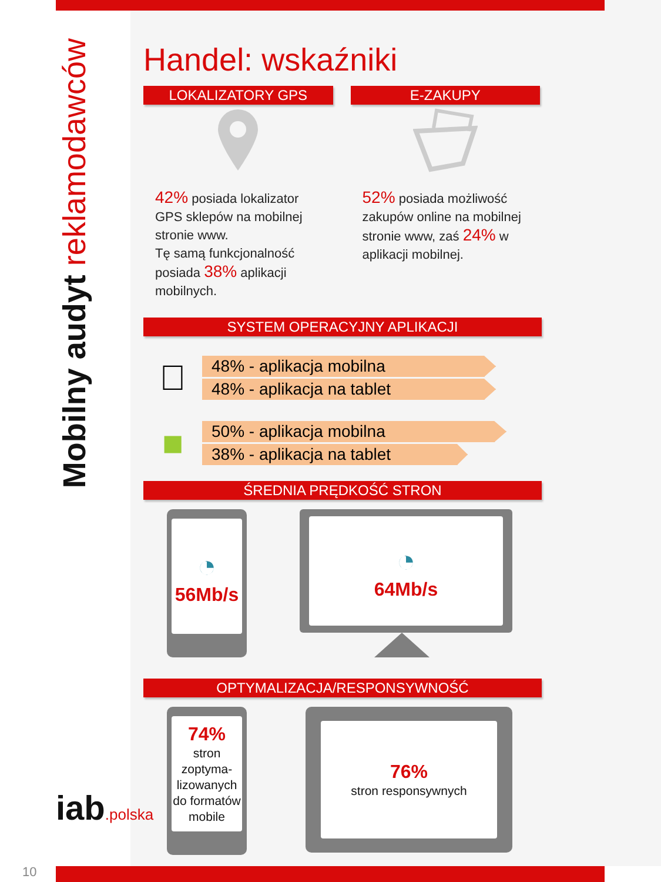Mobilny audyt reklamodawców
iab.polska
Handel: wskaźniki
LOKALIZATORY GPS
42% posiada lokalizator GPS sklepów na mobilnej stronie www.
Tę samą funkcjonalność posiada 38% aplikacji mobilnych.
E-ZAKUPY
52% posiada możliwość zakupów online na mobilnej stronie www, zaś 24% w aplikacji mobilnej.
SYSTEM OPERACYJNY APLIKACJI

48% - aplikacja mobilna
48% - aplikacja na tablet
■
50% - aplikacja mobilna
38% - aplikacja na tablet
ŚREDNIA PRĘDKOŚĆ STRON
◔
56Mb/s
◔
64Mb/s
OPTYMALIZACJA/RESPONSYWNOŚĆ
74%
stron zoptyma-lizowanych do formatów mobile
76%
stron responsywnych
10